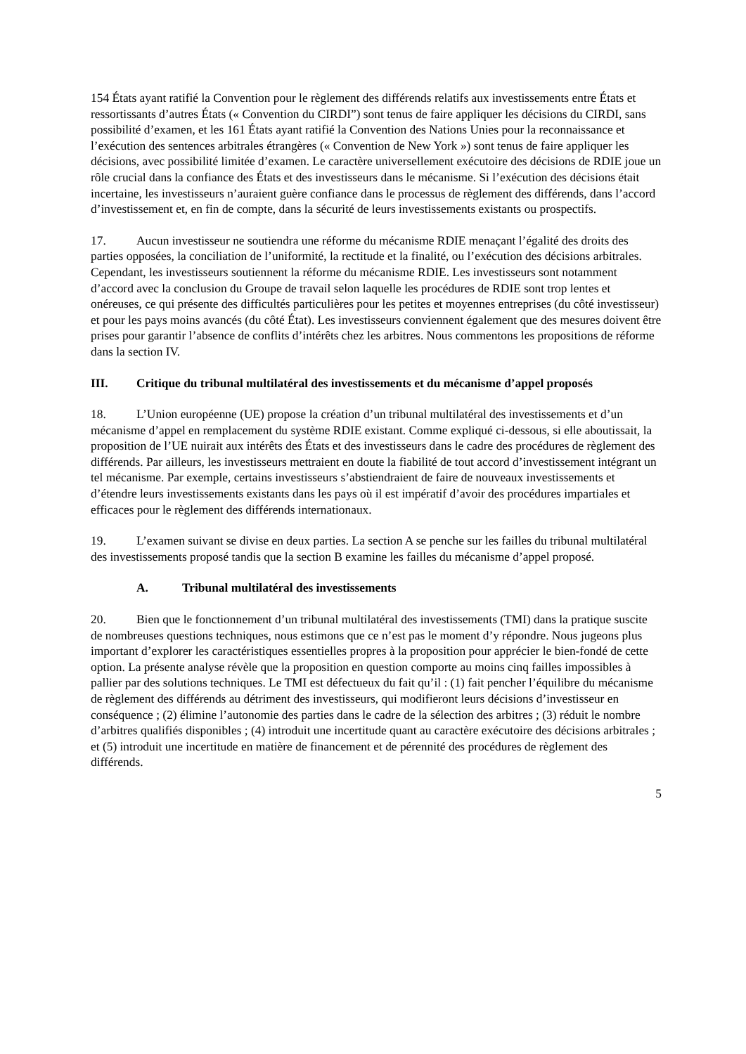154 États ayant ratifié la Convention pour le règlement des différends relatifs aux investissements entre États et ressortissants d’autres États (« Convention du CIRDI”) sont tenus de faire appliquer les décisions du CIRDI, sans possibilité d’examen, et les 161 États ayant ratifié la Convention des Nations Unies pour la reconnaissance et l’exécution des sentences arbitrales étrangères (« Convention de New York ») sont tenus de faire appliquer les décisions, avec possibilité limitée d’examen. Le caractère universellement exécutoire des décisions de RDIE joue un rôle crucial dans la confiance des États et des investisseurs dans le mécanisme. Si l’exécution des décisions était incertaine, les investisseurs n’auraient guère confiance dans le processus de règlement des différends, dans l’accord d’investissement et, en fin de compte, dans la sécurité de leurs investissements existants ou prospectifs.
17. Aucun investisseur ne soutiendra une réforme du mécanisme RDIE menaçant l’égalité des droits des parties opposées, la conciliation de l’uniformité, la rectitude et la finalité, ou l’exécution des décisions arbitrales. Cependant, les investisseurs soutiennent la réforme du mécanisme RDIE. Les investisseurs sont notamment d’accord avec la conclusion du Groupe de travail selon laquelle les procédures de RDIE sont trop lentes et onéreuses, ce qui présente des difficultés particulières pour les petites et moyennes entreprises (du côté investisseur) et pour les pays moins avancés (du côté État). Les investisseurs conviennent également que des mesures doivent être prises pour garantir l’absence de conflits d’intérêts chez les arbitres. Nous commentons les propositions de réforme dans la section IV.
III. Critique du tribunal multilatéral des investissements et du mécanisme d’appel proposés
18. L’Union européenne (UE) propose la création d’un tribunal multilatéral des investissements et d’un mécanisme d’appel en remplacement du système RDIE existant. Comme expliqué ci-dessous, si elle aboutissait, la proposition de l’UE nuirait aux intérêts des États et des investisseurs dans le cadre des procédures de règlement des différends. Par ailleurs, les investisseurs mettraient en doute la fiabilité de tout accord d’investissement intégrant un tel mécanisme. Par exemple, certains investisseurs s’abstiendraient de faire de nouveaux investissements et d’étendre leurs investissements existants dans les pays où il est impératif d’avoir des procédures impartiales et efficaces pour le règlement des différends internationaux.
19. L’examen suivant se divise en deux parties. La section A se penche sur les failles du tribunal multilatéral des investissements proposé tandis que la section B examine les failles du mécanisme d’appel proposé.
A. Tribunal multilatéral des investissements
20. Bien que le fonctionnement d’un tribunal multilatéral des investissements (TMI) dans la pratique suscite de nombreuses questions techniques, nous estimons que ce n’est pas le moment d’y répondre. Nous jugeons plus important d’explorer les caractéristiques essentielles propres à la proposition pour apprécier le bien-fondé de cette option. La présente analyse révèle que la proposition en question comporte au moins cinq failles impossibles à pallier par des solutions techniques. Le TMI est défectueux du fait qu’il : (1) fait pencher l’équilibre du mécanisme de règlement des différends au détriment des investisseurs, qui modifieront leurs décisions d’investisseur en conséquence ; (2) élimine l’autonomie des parties dans le cadre de la sélection des arbitres ; (3) réduit le nombre d’arbitres qualifiés disponibles ; (4) introduit une incertitude quant au caractère exécutoire des décisions arbitrales ; et (5) introduit une incertitude en matière de financement et de pérennité des procédures de règlement des différends.
5